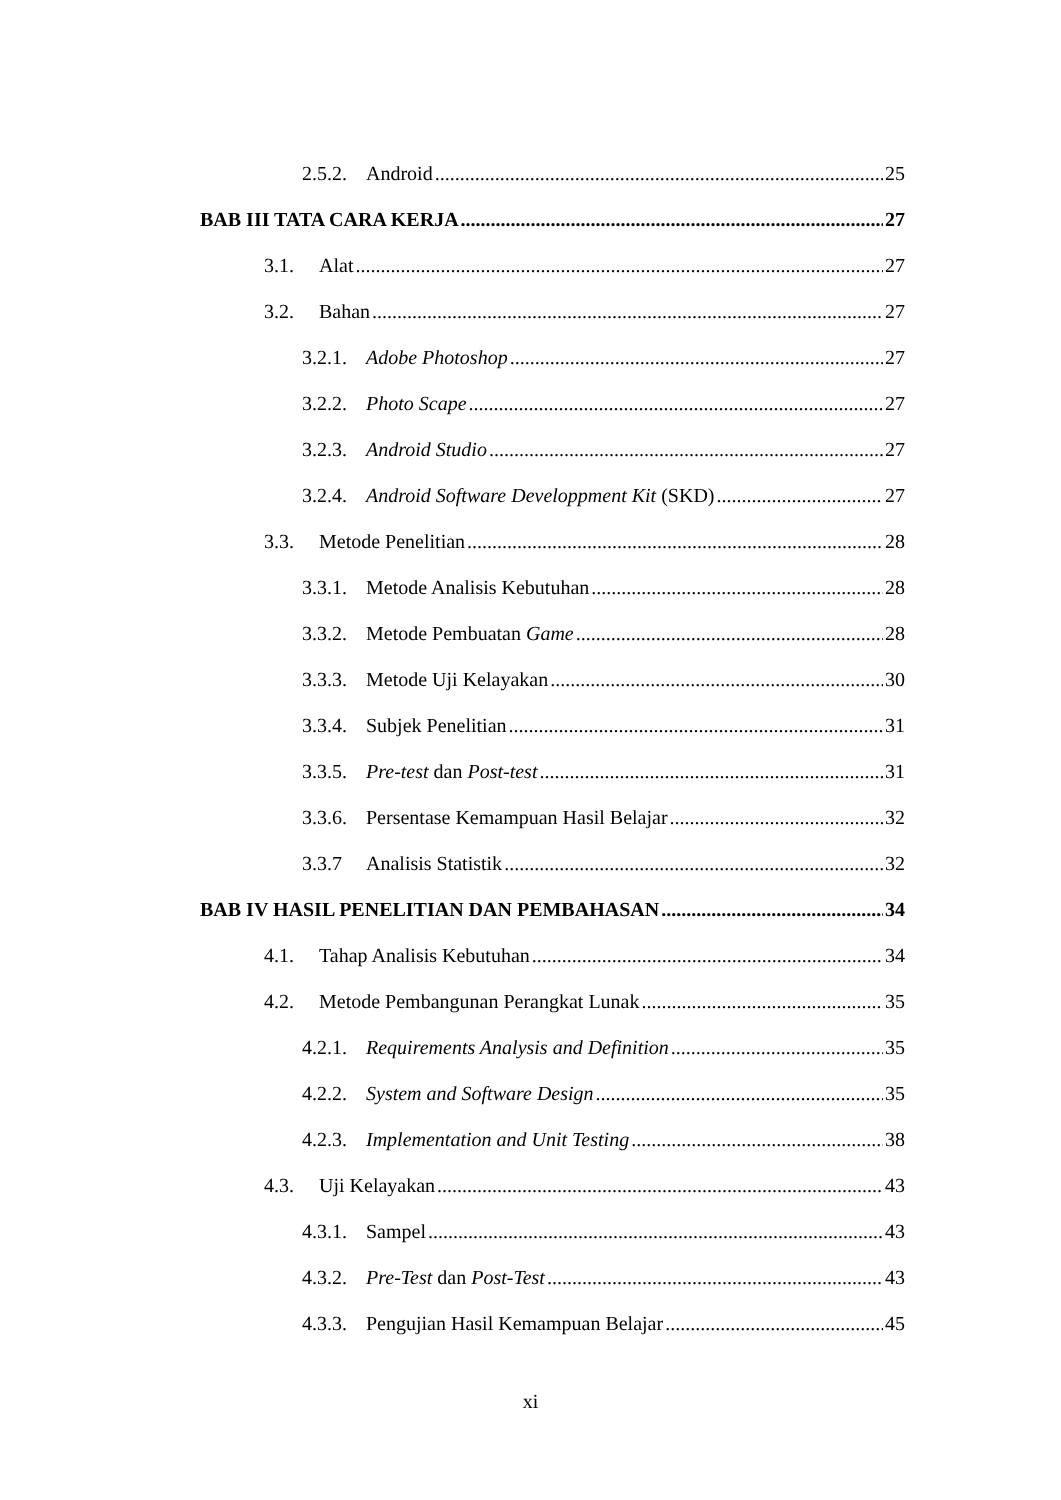2.5.2. Android 25
BAB III TATA CARA KERJA 27
3.1. Alat 27
3.2. Bahan 27
3.2.1. Adobe Photoshop 27
3.2.2. Photo Scape 27
3.2.3. Android Studio 27
3.2.4. Android Software Developpment Kit (SKD) 27
3.3. Metode Penelitian 28
3.3.1. Metode Analisis Kebutuhan 28
3.3.2. Metode Pembuatan Game 28
3.3.3. Metode Uji Kelayakan 30
3.3.4. Subjek Penelitian 31
3.3.5. Pre-test dan Post-test 31
3.3.6. Persentase Kemampuan Hasil Belajar 32
3.3.7 Analisis Statistik 32
BAB IV HASIL PENELITIAN DAN PEMBAHASAN 34
4.1. Tahap Analisis Kebutuhan 34
4.2. Metode Pembangunan Perangkat Lunak 35
4.2.1. Requirements Analysis and Definition 35
4.2.2. System and Software Design 35
4.2.3. Implementation and Unit Testing 38
4.3. Uji Kelayakan 43
4.3.1. Sampel 43
4.3.2. Pre-Test dan Post-Test 43
4.3.3. Pengujian Hasil Kemampuan Belajar 45
xi